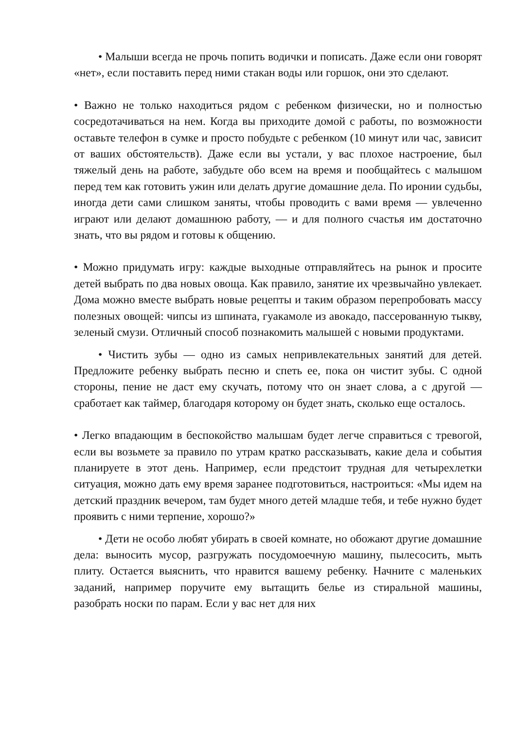• Малыши всегда не прочь попить водички и пописать. Даже если они говорят «нет», если поставить перед ними стакан воды или горшок, они это сделают.
• Важно не только находиться рядом с ребенком физически, но и полностью сосредотачиваться на нем. Когда вы приходите домой с работы, по возможности оставьте телефон в сумке и просто побудьте с ребенком (10 минут или час, зависит от ваших обстоятельств). Даже если вы устали, у вас плохое настроение, был тяжелый день на работе, забудьте обо всем на время и пообщайтесь с малышом перед тем как готовить ужин или делать другие домашние дела. По иронии судьбы, иногда дети сами слишком заняты, чтобы проводить с вами время — увлеченно играют или делают домашнюю работу, — и для полного счастья им достаточно знать, что вы рядом и готовы к общению.
• Можно придумать игру: каждые выходные отправляйтесь на рынок и просите детей выбрать по два новых овоща. Как правило, занятие их чрезвычайно увлекает. Дома можно вместе выбрать новые рецепты и таким образом перепробовать массу полезных овощей: чипсы из шпината, гуакамоле из авокадо, пассерованную тыкву, зеленый смузи. Отличный способ познакомить малышей с новыми продуктами.
• Чистить зубы — одно из самых непривлекательных занятий для детей. Предложите ребенку выбрать песню и спеть ее, пока он чистит зубы. С одной стороны, пение не даст ему скучать, потому что он знает слова, а с другой — сработает как таймер, благодаря которому он будет знать, сколько еще осталось.
• Легко впадающим в беспокойство малышам будет легче справиться с тревогой, если вы возьмете за правило по утрам кратко рассказывать, какие дела и события планируете в этот день. Например, если предстоит трудная для четырехлетки ситуация, можно дать ему время заранее подготовиться, настроиться: «Мы идем на детский праздник вечером, там будет много детей младше тебя, и тебе нужно будет проявить с ними терпение, хорошо?»
• Дети не особо любят убирать в своей комнате, но обожают другие домашние дела: выносить мусор, разгружать посудомоечную машину, пылесосить, мыть плиту. Остается выяснить, что нравится вашему ребенку. Начните с маленьких заданий, например поручите ему вытащить белье из стиральной машины, разобрать носки по парам. Если у вас нет для них